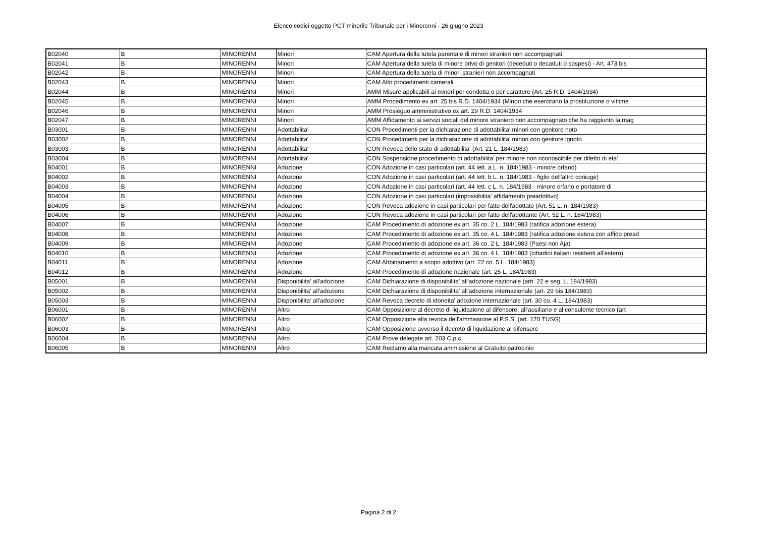Elenco codici oggetto PCT minorile Tribunale per i Minorenni - 26 giugno 2023
| B02040 | B | MINORENNI | Minori | CAM Apertura della tutela parentale di minori stranieri non accompagnati |
| B02041 | B | MINORENNI | Minori | CAM Apertura della tutela di minore privo di genitori (deceduti o decaduti o sospesi) - Art. 473 bis |
| B02042 | B | MINORENNI | Minori | CAM Apertura della tutela di minori stranieri non accompagnati |
| B02043 | B | MINORENNI | Minori | CAM Altri procedimenti camerali |
| B02044 | B | MINORENNI | Minori | AMM Misure applicabili ai minori per condotta o per carattere (Art. 25 R.D. 1404/1934) |
| B02045 | B | MINORENNI | Minori | AMM Procedimento ex art. 25 bis R.D. 1404/1934 (Minori che esercitano la prostituzione o vittime |
| B02046 | B | MINORENNI | Minori | AMM Prosieguo amministrativo ex art. 29 R.D. 1404/1934 |
| B02047 | B | MINORENNI | Minori | AMM Affidamento ai servizi sociali del minore straniero non accompagnato che ha raggiunto la mag |
| B03001 | B | MINORENNI | Adottabilita' | CON Procedimenti per la dichiarazione di adottabilita' minori con genitore noto |
| B03002 | B | MINORENNI | Adottabilita' | CON Procedimenti per la dichiarazione di adottabilita' minori con genitore ignoto |
| B03003 | B | MINORENNI | Adottabilita' | CON Revoca dello stato di adottabilita' (Art. 21 L. 184/1983) |
| B03004 | B | MINORENNI | Adottabilita' | CON Sospensione procedimento di adottabilita' per minore non riconoscibile per difetto di eta' |
| B04001 | B | MINORENNI | Adozione | CON Adozione in casi particolari (art. 44 lett. a L. n. 184/1983 - minore orfano) |
| B04002 | B | MINORENNI | Adozione | CON Adozione in casi particolari (art. 44 lett. b L. n. 184/1983 - figlio dell'altro coniuge) |
| B04003 | B | MINORENNI | Adozione | CON Adozione in casi particolari (art. 44 lett. c L. n. 184/1983 - minore orfano e portatore di |
| B04004 | B | MINORENNI | Adozione | CON Adozione in casi particolari (impossibilita' affidamento preadottivo) |
| B04005 | B | MINORENNI | Adozione | CON Revoca adozione in casi particolari per fatto dell'adottato (Art. 51 L. n. 184/1983) |
| B04006 | B | MINORENNI | Adozione | CON Revoca adozione in casi particolari per fatto dell'adottante (Art. 52 L. n. 184/1983) |
| B04007 | B | MINORENNI | Adozione | CAM Procedimento di adozione ex art. 35 co. 2 L. 184/1983 (ratifica adozione estera) |
| B04008 | B | MINORENNI | Adozione | CAM Procedimento di adozione ex art. 35 co. 4 L. 184/1983 (ratifica adozione estera con affido pread |
| B04009 | B | MINORENNI | Adozione | CAM Procedimento di adozione ex art. 36 co. 2 L. 184/1983 (Paesi non Aja) |
| B04010 | B | MINORENNI | Adozione | CAM Procedimento di adozione ex art. 36 co. 4 L. 184/1983 (cittadini italiani residenti all'estero) |
| B04011 | B | MINORENNI | Adozione | CAM Abbinamento a scopo adottivo (art. 22 co. 5 L. 184/1983) |
| B04012 | B | MINORENNI | Adozione | CAM Procedimento di adozione nazionale (art. 25 L. 184/1983) |
| B05001 | B | MINORENNI | Disponibilita' all'adozione | CAM Dichiarazione di disponibilita' all'adozione nazionale (artt. 22 e seg. L. 184/1983) |
| B05002 | B | MINORENNI | Disponibilita' all'adozione | CAM Dichiarazione di disponibilita' all'adozione internazionale (art. 29 bis 184/1983) |
| B05003 | B | MINORENNI | Disponibilita' all'adozione | CAM Revoca decreto di idoneita' adozione internazionale (art. 30 co. 4 L. 184/1983) |
| B06001 | B | MINORENNI | Altro | CAM Opposizione al decreto di liquidazione al difensore, all'ausiliario e al consulente tecnico (art |
| B06002 | B | MINORENNI | Altro | CAM Opposizione alla revoca dell'ammissione al P.S.S. (art. 170 TUSG) |
| B06003 | B | MINORENNI | Altro | CAM Opposizione avverso il decreto di liquidazione al difensore |
| B06004 | B | MINORENNI | Altro | CAM Prove delegate art. 203 C.p.c. |
| B06005 | B | MINORENNI | Altro | CAM Reclamo alla mancata ammissione al Gratuito patrocinio |
Pagina 2 di 2